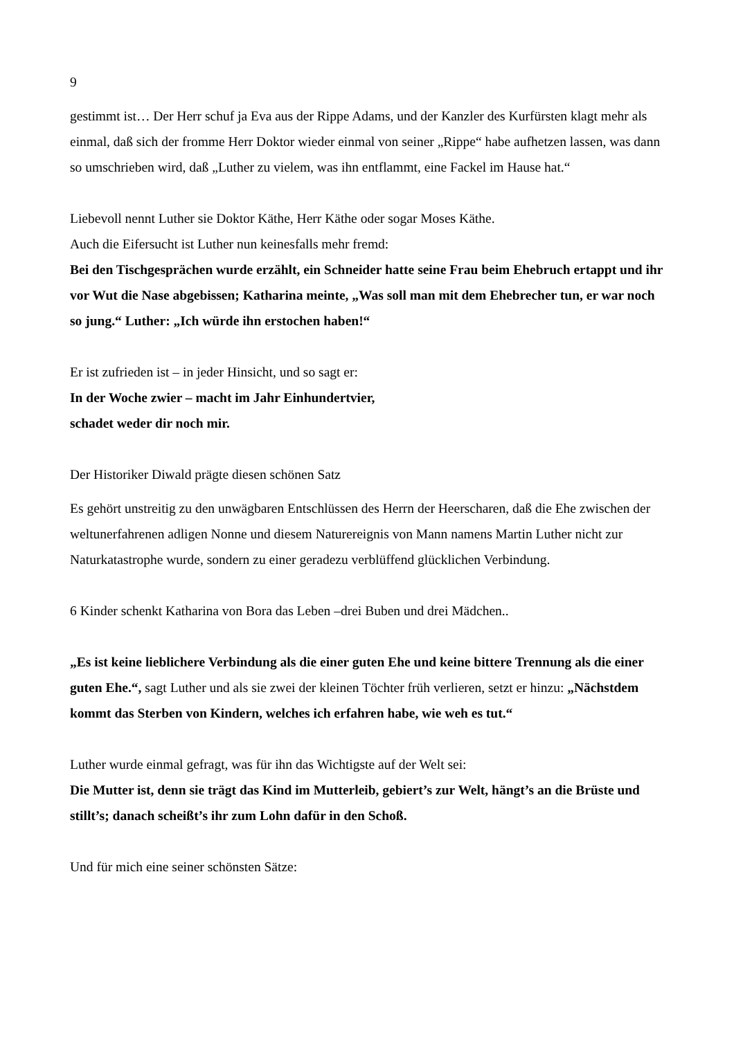9
gestimmt ist… Der Herr schuf ja Eva aus der Rippe Adams, und der Kanzler des Kurfürsten klagt mehr als einmal, daß sich der fromme Herr Doktor wieder einmal von seiner „Rippe“ habe aufhetzen lassen, was dann so umschrieben wird, daß „Luther zu vielem, was ihn entflammt, eine Fackel im Hause hat.“
Liebevoll nennt Luther sie Doktor Käthe, Herr Käthe oder sogar Moses Käthe.
Auch die Eifersucht ist Luther nun keinesfalls mehr fremd:
Bei den Tischgesprächen wurde erzählt, ein Schneider hatte seine Frau beim Ehebruch ertappt und ihr vor Wut die Nase abgebissen; Katharina meinte, „Was soll man mit dem Ehebrecher tun, er war noch so jung.“ Luther: „Ich würde ihn erstochen haben!“
Er ist zufrieden ist – in jeder Hinsicht, und so sagt er:
In der Woche zwier – macht im Jahr Einhundertvier,
schadet weder dir noch mir.
Der Historiker Diwald prägte diesen schönen Satz
Es gehört unstreitig zu den unwägbaren Entschlüssen des Herrn der Heerscharen, daß die Ehe zwischen der weltunerfahrenen adligen Nonne und diesem Naturereignis von Mann namens Martin Luther nicht zur Naturkatastrophe wurde, sondern zu einer geradezu verblüffend glücklichen Verbindung.
6 Kinder schenkt Katharina von Bora das Leben –drei Buben und drei Mädchen..
„Es ist keine lieblichere Verbindung als die einer guten Ehe und keine bittere Trennung als die einer guten Ehe.“, sagt Luther und als sie zwei der kleinen Töchter früh verlieren, setzt er hinzu: „Nächstdem kommt das Sterben von Kindern, welches ich erfahren habe, wie weh es tut.“
Luther wurde einmal gefragt, was für ihn das Wichtigste auf der Welt sei:
Die Mutter ist, denn sie trägt das Kind im Mutterleib, gebiert’s zur Welt, hängt’s an die Brüste und stillt’s; danach scheißt’s ihr zum Lohn dafür in den Schoß.
Und für mich eine seiner schönsten Sätze: